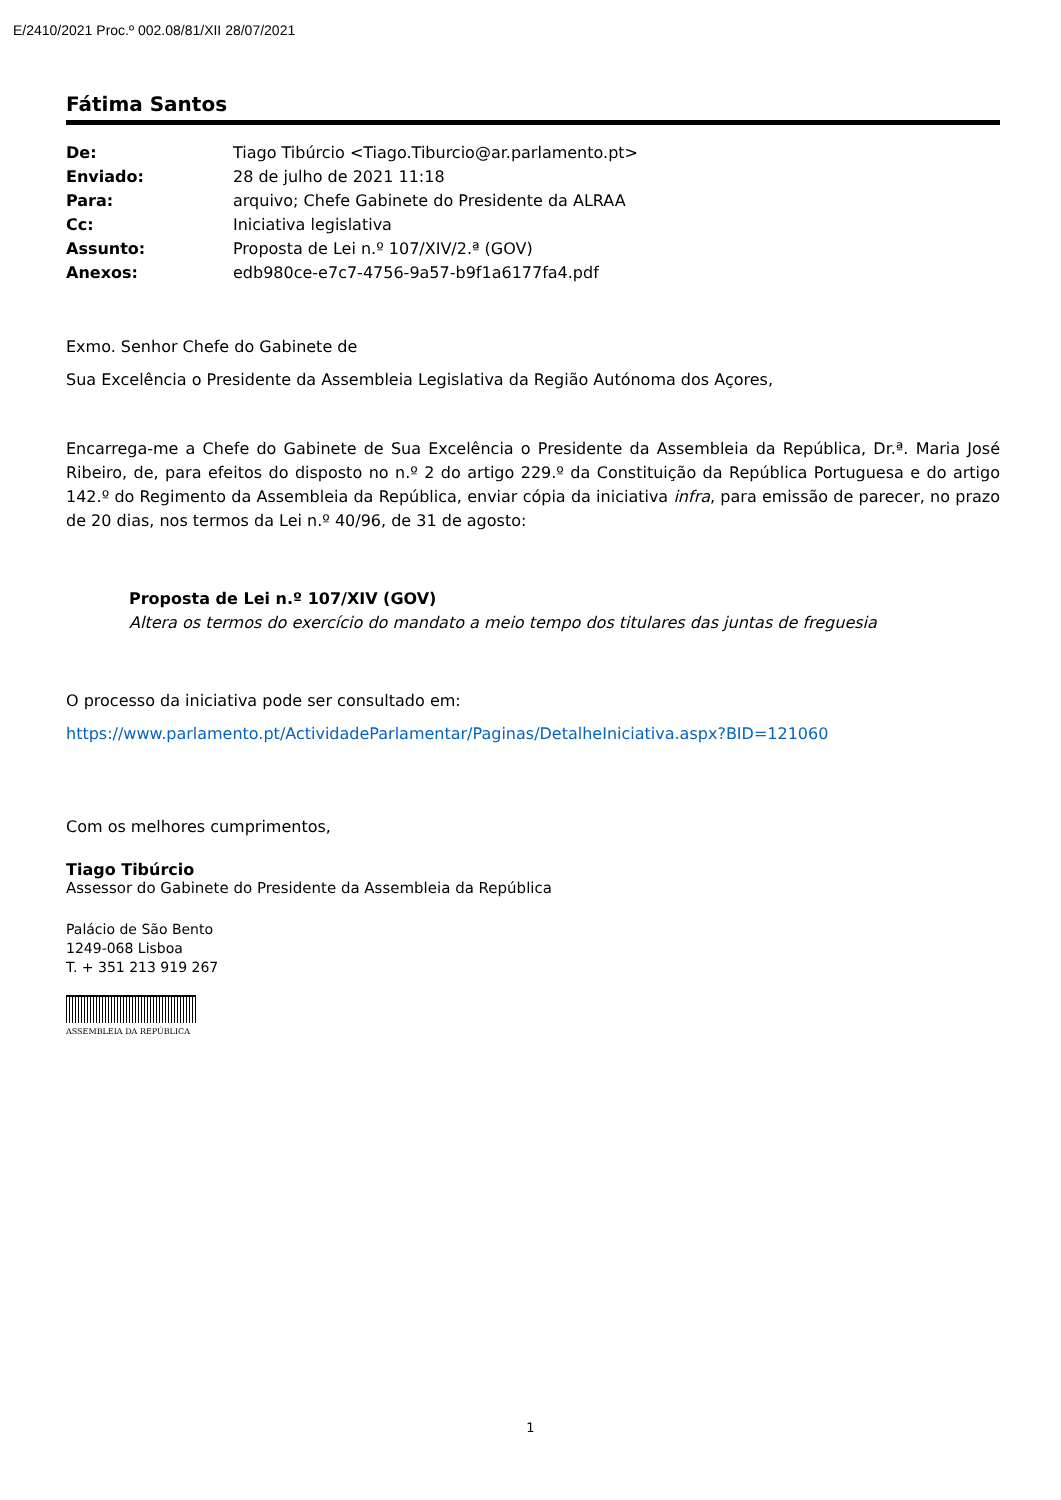E/2410/2021 Proc.º 002.08/81/XII 28/07/2021
Fátima Santos
| De: | Tiago Tibúrcio <Tiago.Tiburcio@ar.parlamento.pt> |
| Enviado: | 28 de julho de 2021 11:18 |
| Para: | arquivo; Chefe Gabinete do Presidente da ALRAA |
| Cc: | Iniciativa legislativa |
| Assunto: | Proposta de Lei n.º 107/XIV/2.ª (GOV) |
| Anexos: | edb980ce-e7c7-4756-9a57-b9f1a6177fa4.pdf |
Exmo. Senhor Chefe do Gabinete de
Sua Excelência o Presidente da Assembleia Legislativa da Região Autónoma dos Açores,
Encarrega-me a Chefe do Gabinete de Sua Excelência o Presidente da Assembleia da República, Dr.ª. Maria José Ribeiro, de, para efeitos do disposto no n.º 2 do artigo 229.º da Constituição da República Portuguesa e do artigo 142.º do Regimento da Assembleia da República, enviar cópia da iniciativa infra, para emissão de parecer, no prazo de 20 dias, nos termos da Lei n.º 40/96, de 31 de agosto:
Proposta de Lei n.º 107/XIV (GOV)
Altera os termos do exercício do mandato a meio tempo dos titulares das juntas de freguesia
O processo da iniciativa pode ser consultado em:
https://www.parlamento.pt/ActividadeParlamentar/Paginas/DetalheIniciativa.aspx?BID=121060
Com os melhores cumprimentos,
Tiago Tibúrcio
Assessor do Gabinete do Presidente da Assembleia da República
Palácio de São Bento
1249-068 Lisboa
T. + 351 213 919 267
ASSEMBLEIA DA REPÚBLICA
1